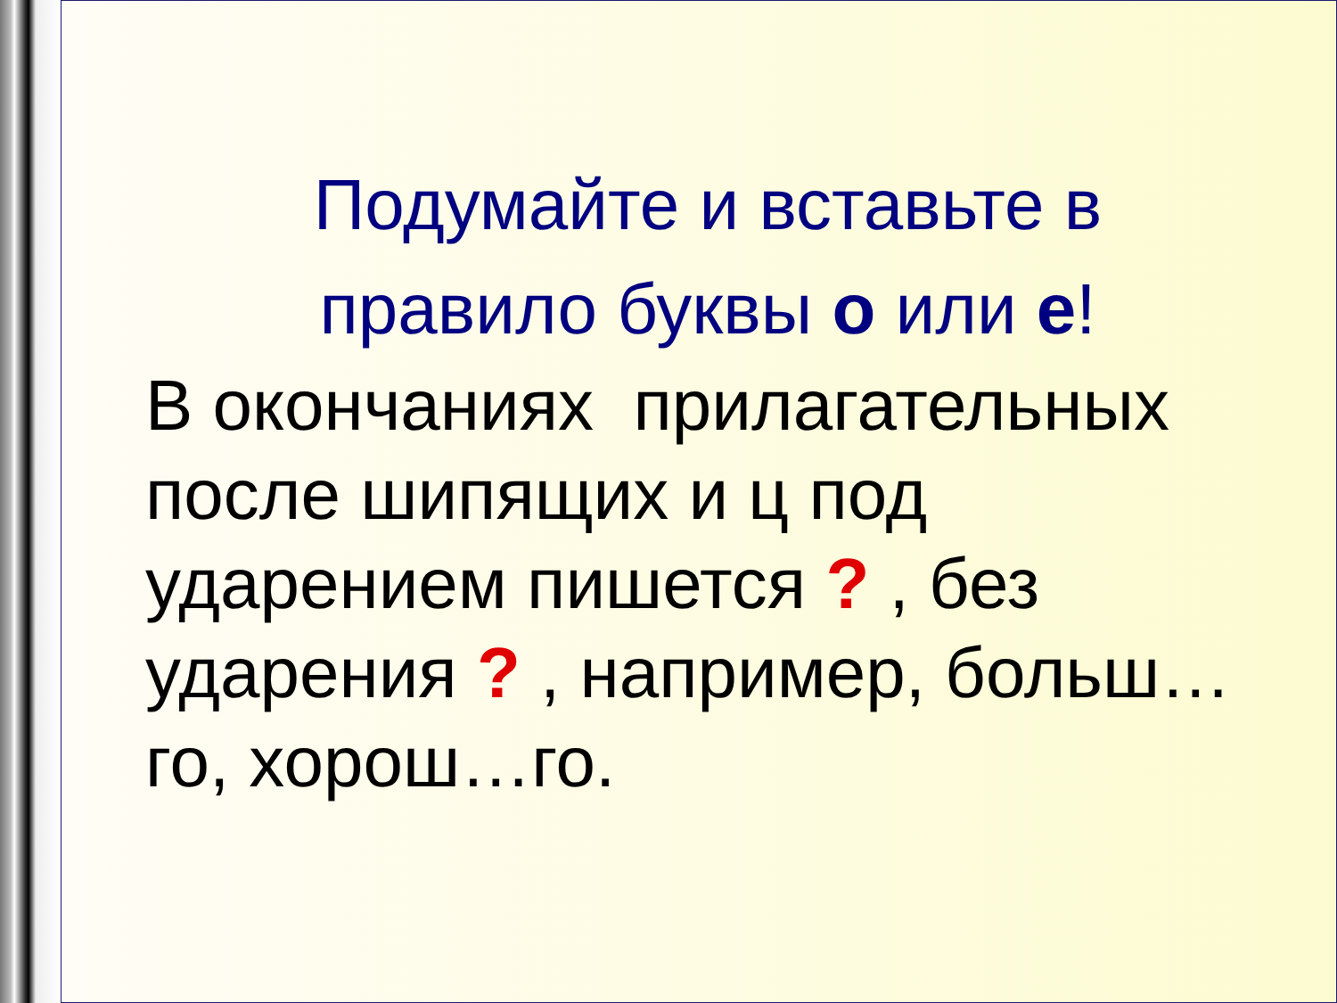Подумайте и вставьте в
правило буквы о или е!
В окончаниях прилагательных после шипящих и ц под ударением пишется ? , без ударения ? , например, больш…го, хорош…го.